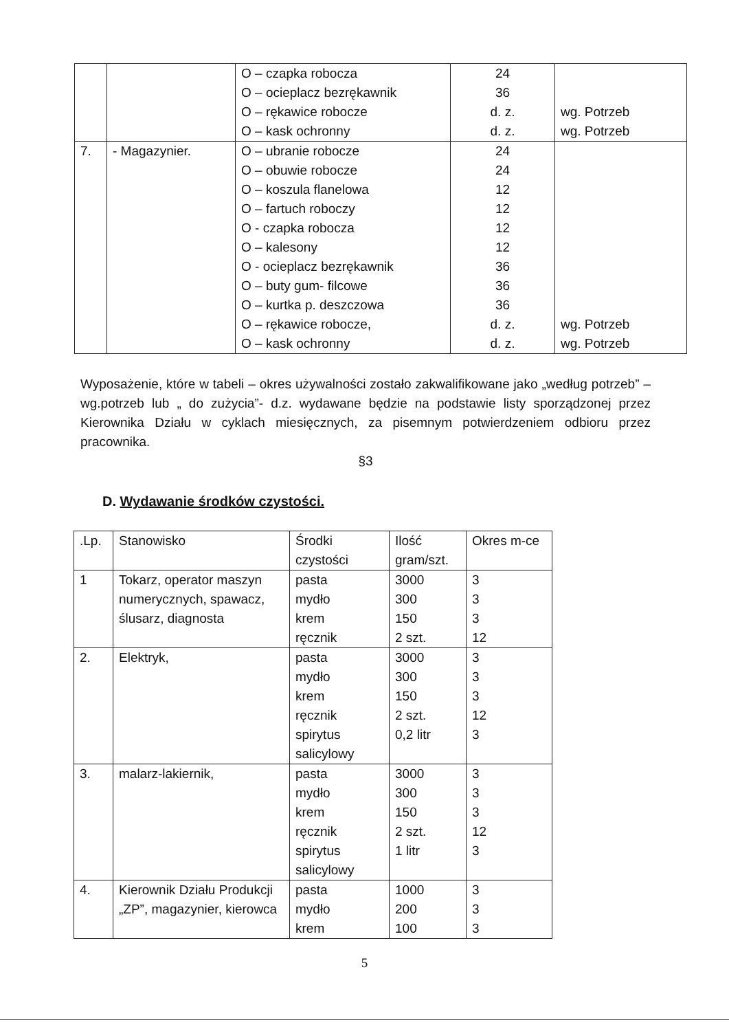| | | O – czapka robocza O – ocieplacz bezrękawnik O – rękawice robocze O – kask ochronny | 24 36 d. z. d. z. | wg. Potrzeb wg. Potrzeb |
| 7. | - Magazynier. | O – ubranie robocze O – obuwie robocze O – koszula flanelowa O – fartuch roboczy O - czapka robocza O – kalesony O - ocieplacz bezrękawnik O – buty gum- filcowe O – kurtka p. deszczowa O – rękawice robocze, O – kask ochronny | 24 24 12 12 12 12 36 36 36 d. z. d. z. | wg. Potrzeb wg. Potrzeb |
Wyposażenie, które w tabeli – okres używalności zostało zakwalifikowane jako „według potrzeb” –wg.potrzeb lub „ do zużycia”- d.z. wydawane będzie na podstawie listy sporządzonej przez Kierownika Działu w cyklach miesięcznych, za pisemnym potwierdzeniem odbioru przez pracownika.
§3
D. Wydawanie środków czystości.
| .Lp. | Stanowisko | Środki czystości | Ilość gram/szt. | Okres m-ce |
| --- | --- | --- | --- | --- |
| 1 | Tokarz, operator maszyn numerycznych, spawacz, ślusarz, diagnosta | pasta mydło krem ręcznik | 3000 300 150 2 szt. | 3 3 3 12 |
| 2. | Elektryk, | pasta mydło krem ręcznik spirytus salicylowy | 3000 300 150 2 szt. 0,2 litr | 3 3 3 12 3 |
| 3. | malarz-lakiernik, | pasta mydło krem ręcznik spirytus salicylowy | 3000 300 150 2 szt. 1 litr | 3 3 3 12 3 |
| 4. | Kierownik Działu Produkcji „ZP”, magazynier, kierowca | pasta mydło krem | 1000 200 100 | 3 3 3 |
5